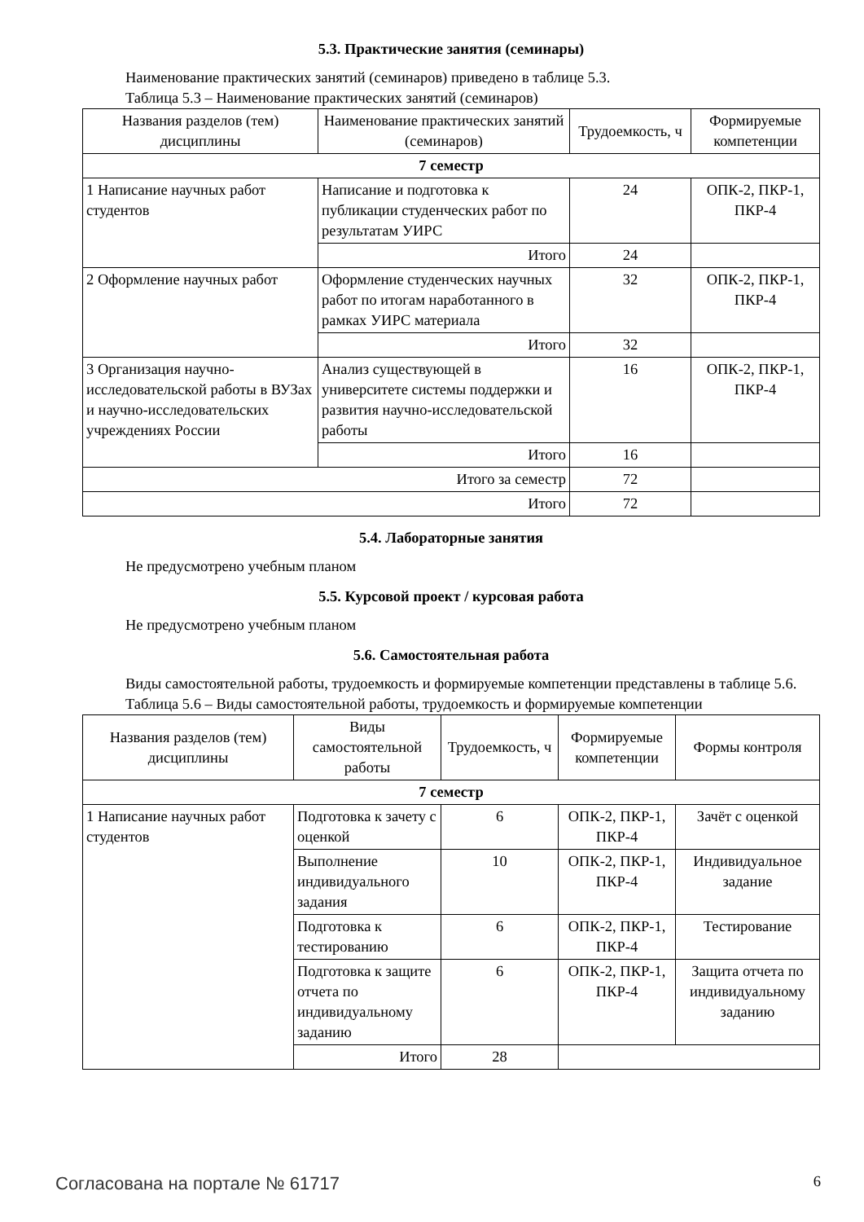5.3. Практические занятия (семинары)
Наименование практических занятий (семинаров) приведено в таблице 5.3.
Таблица 5.3 – Наименование практических занятий (семинаров)
| Названия разделов (тем) дисциплины | Наименование практических занятий (семинаров) | Трудоемкость, ч | Формируемые компетенции |
| --- | --- | --- | --- |
| 7 семестр | | | |
| 1 Написание научных работ студентов | Написание и подготовка к публикации студенческих работ по результатам УИРС | 24 | ОПК-2, ПКР-1, ПКР-4 |
| | Итого | 24 | |
| 2 Оформление научных работ | Оформление студенческих научных работ по итогам наработанного в рамках УИРС материала | 32 | ОПК-2, ПКР-1, ПКР-4 |
| | Итого | 32 | |
| 3 Организация научно-исследовательской работы в ВУЗах и научно-исследовательских учреждениях России | Анализ существующей в университете системы поддержки и развития научно-исследовательской работы | 16 | ОПК-2, ПКР-1, ПКР-4 |
| | Итого | 16 | |
| Итого за семестр | | 72 | |
| Итого | | 72 | |
5.4. Лабораторные занятия
Не предусмотрено учебным планом
5.5. Курсовой проект / курсовая работа
Не предусмотрено учебным планом
5.6. Самостоятельная работа
Виды самостоятельной работы, трудоемкость и формируемые компетенции представлены в таблице 5.6.
Таблица 5.6 – Виды самостоятельной работы, трудоемкость и формируемые компетенции
| Названия разделов (тем) дисциплины | Виды самостоятельной работы | Трудоемкость, ч | Формируемые компетенции | Формы контроля |
| --- | --- | --- | --- | --- |
| 7 семестр | | | | |
| 1 Написание научных работ студентов | Подготовка к зачету с оценкой | 6 | ОПК-2, ПКР-1, ПКР-4 | Зачёт с оценкой |
| | Выполнение индивидуального задания | 10 | ОПК-2, ПКР-1, ПКР-4 | Индивидуальное задание |
| | Подготовка к тестированию | 6 | ОПК-2, ПКР-1, ПКР-4 | Тестирование |
| | Подготовка к защите отчета по индивидуальному заданию | 6 | ОПК-2, ПКР-1, ПКР-4 | Защита отчета по индивидуальному заданию |
| | Итого | 28 | | |
Согласована на портале № 61717 6